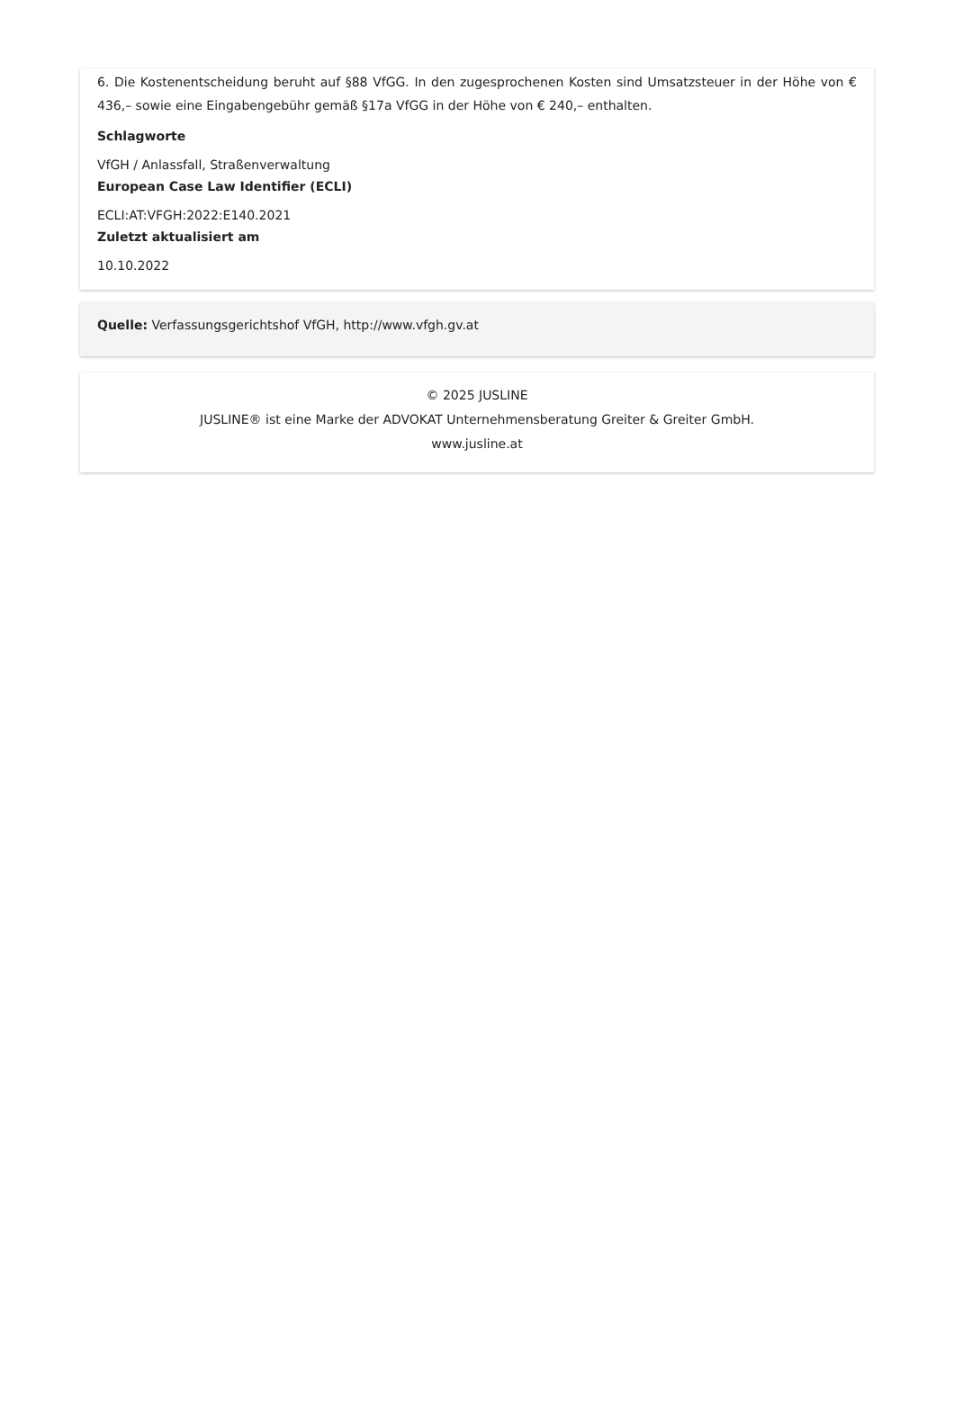6. Die Kostenentscheidung beruht auf §88 VfGG. In den zugesprochenen Kosten sind Umsatzsteuer in der Höhe von € 436,– sowie eine Eingabengebühr gemäß §17a VfGG in der Höhe von € 240,– enthalten.
Schlagworte
VfGH / Anlassfall, Straßenverwaltung
European Case Law Identifier (ECLI)
ECLI:AT:VFGH:2022:E140.2021
Zuletzt aktualisiert am
10.10.2022
Quelle: Verfassungsgerichtshof VfGH, http://www.vfgh.gv.at
© 2025 JUSLINE
JUSLINE® ist eine Marke der ADVOKAT Unternehmensberatung Greiter & Greiter GmbH.
www.jusline.at